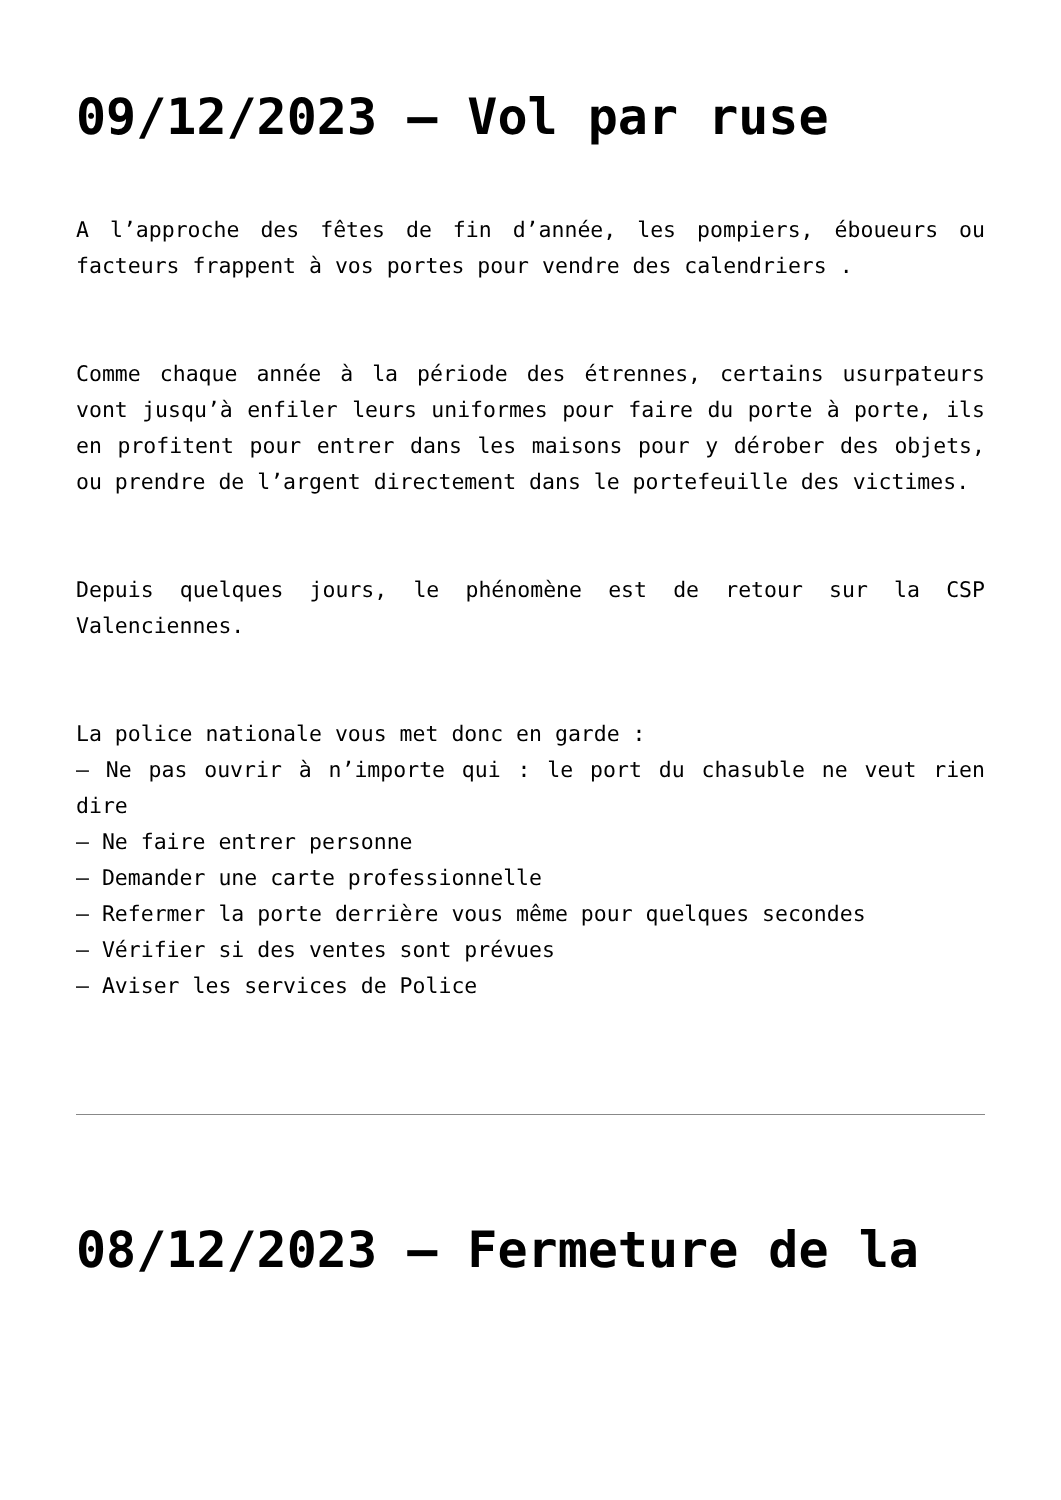09/12/2023 – Vol par ruse
A l’approche des fêtes de fin d’année, les pompiers, éboueurs ou facteurs frappent à vos portes pour vendre des calendriers .
Comme chaque année à la période des étrennes, certains usurpateurs vont jusqu’à enfiler leurs uniformes pour faire du porte à porte, ils en profitent pour entrer dans les maisons pour y dérober des objets, ou prendre de l’argent directement dans le portefeuille des victimes.
Depuis quelques jours, le phénomène est de retour sur la CSP Valenciennes.
La police nationale vous met donc en garde :
– Ne pas ouvrir à n’importe qui : le port du chasuble ne veut rien dire
– Ne faire entrer personne
– Demander une carte professionnelle
– Refermer la porte derrière vous même pour quelques secondes
– Vérifier si des ventes sont prévues
– Aviser les services de Police
08/12/2023 – Fermeture de la